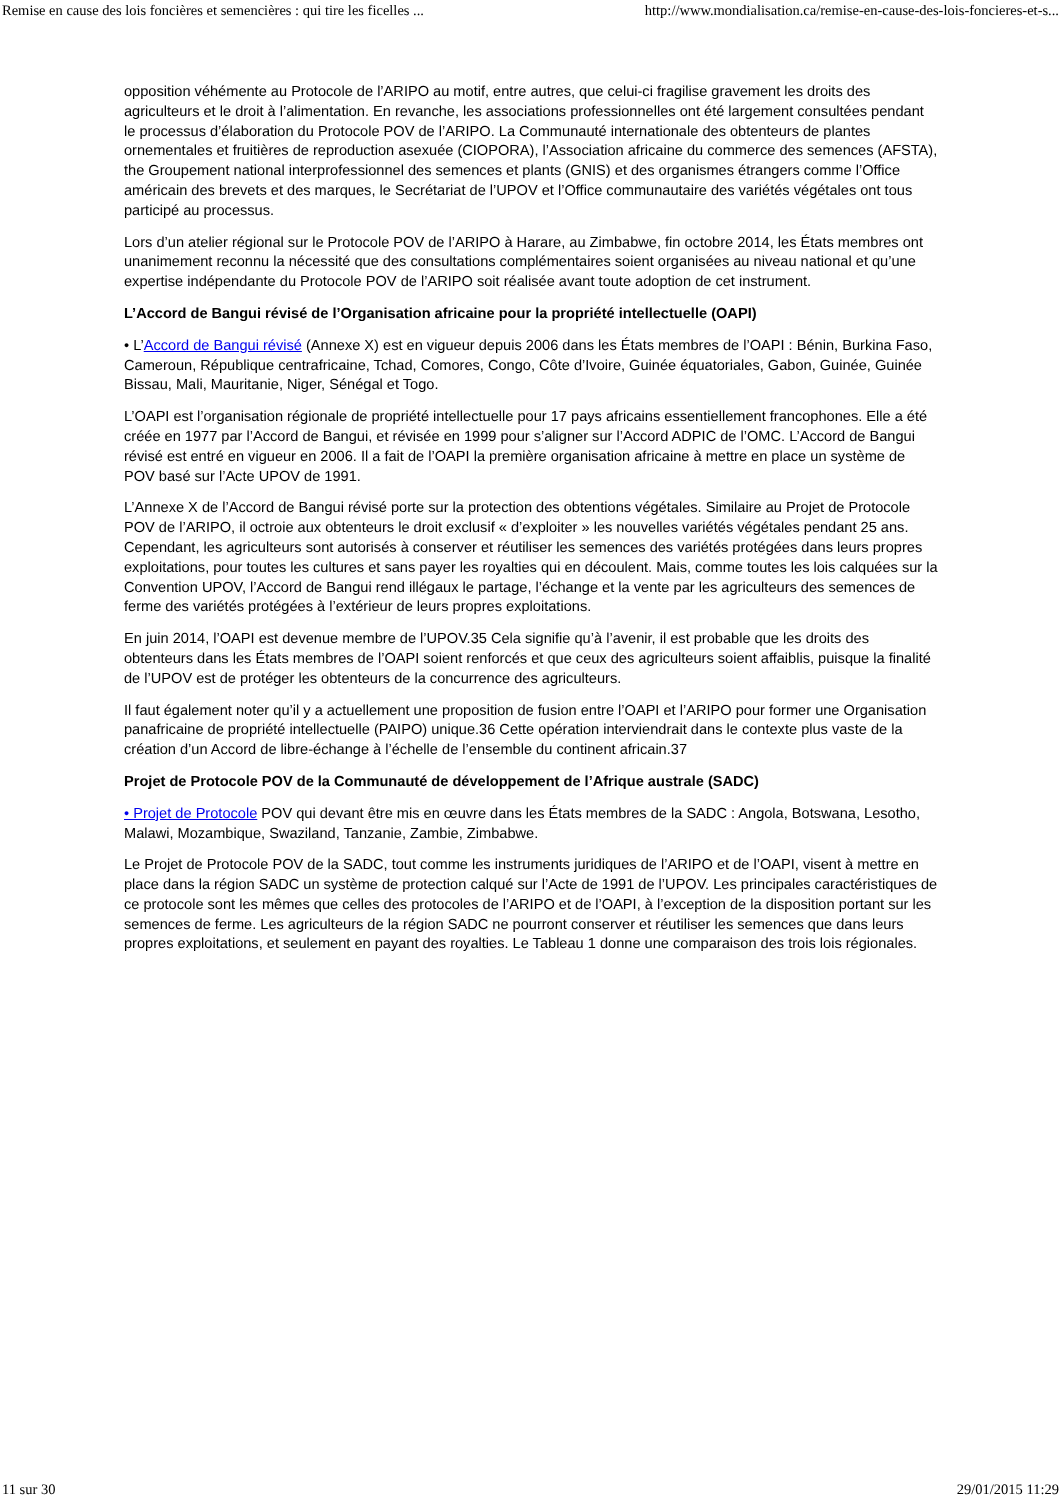Remise en cause des lois foncières et semencières : qui tire les ficelles ... http://www.mondialisation.ca/remise-en-cause-des-lois-foncieres-et-s...
opposition véhémente au Protocole de l’ARIPO au motif, entre autres, que celui-ci fragilise gravement les droits des agriculteurs et le droit à l’alimentation. En revanche, les associations professionnelles ont été largement consultées pendant le processus d’élaboration du Protocole POV de l’ARIPO. La Communauté internationale des obtenteurs de plantes ornementales et fruitières de reproduction asexuée (CIOPORA), l’Association africaine du commerce des semences (AFSTA), the Groupement national interprofessionnel des semences et plants (GNIS) et des organismes étrangers comme l’Office américain des brevets et des marques, le Secrétariat de l’UPOV et l’Office communautaire des variétés végétales ont tous participé au processus.
Lors d’un atelier régional sur le Protocole POV de l’ARIPO à Harare, au Zimbabwe, fin octobre 2014, les États membres ont unanimement reconnu la nécessité que des consultations complémentaires soient organisées au niveau national et qu’une expertise indépendante du Protocole POV de l’ARIPO soit réalisée avant toute adoption de cet instrument.
L’Accord de Bangui révisé de l’Organisation africaine pour la propriété intellectuelle (OAPI)
• L’Accord de Bangui révisé (Annexe X) est en vigueur depuis 2006 dans les États membres de l’OAPI : Bénin, Burkina Faso, Cameroun, République centrafricaine, Tchad, Comores, Congo, Côte d’Ivoire, Guinée équatoriales, Gabon, Guinée, Guinée Bissau, Mali, Mauritanie, Niger, Sénégal et Togo.
L’OAPI est l’organisation régionale de propriété intellectuelle pour 17 pays africains essentiellement francophones. Elle a été créée en 1977 par l’Accord de Bangui, et révisée en 1999 pour s’aligner sur l’Accord ADPIC de l’OMC. L’Accord de Bangui révisé est entré en vigueur en 2006. Il a fait de l’OAPI la première organisation africaine à mettre en place un système de POV basé sur l’Acte UPOV de 1991.
L’Annexe X de l’Accord de Bangui révisé porte sur la protection des obtentions végétales. Similaire au Projet de Protocole POV de l’ARIPO, il octroie aux obtenteurs le droit exclusif « d’exploiter » les nouvelles variétés végétales pendant 25 ans. Cependant, les agriculteurs sont autorisés à conserver et réutiliser les semences des variétés protégées dans leurs propres exploitations, pour toutes les cultures et sans payer les royalties qui en découlent. Mais, comme toutes les lois calquées sur la Convention UPOV, l’Accord de Bangui rend illégaux le partage, l’échange et la vente par les agriculteurs des semences de ferme des variétés protégées à l’extérieur de leurs propres exploitations.
En juin 2014, l’OAPI est devenue membre de l’UPOV.35 Cela signifie qu’à l’avenir, il est probable que les droits des obtenteurs dans les États membres de l’OAPI soient renforcés et que ceux des agriculteurs soient affaiblis, puisque la finalité de l’UPOV est de protéger les obtenteurs de la concurrence des agriculteurs.
Il faut également noter qu’il y a actuellement une proposition de fusion entre l’OAPI et l’ARIPO pour former une Organisation panafricaine de propriété intellectuelle (PAIPO) unique.36 Cette opération interviendrait dans le contexte plus vaste de la création d’un Accord de libre-échange à l’échelle de l’ensemble du continent africain.37
Projet de Protocole POV de la Communauté de développement de l’Afrique australe (SADC)
• Projet de Protocole POV qui devant être mis en œuvre dans les États membres de la SADC : Angola, Botswana, Lesotho, Malawi, Mozambique, Swaziland, Tanzanie, Zambie, Zimbabwe.
Le Projet de Protocole POV de la SADC, tout comme les instruments juridiques de l’ARIPO et de l’OAPI, visent à mettre en place dans la région SADC un système de protection calqué sur l’Acte de 1991 de l’UPOV. Les principales caractéristiques de ce protocole sont les mêmes que celles des protocoles de l’ARIPO et de l’OAPI, à l’exception de la disposition portant sur les semences de ferme. Les agriculteurs de la région SADC ne pourront conserver et réutiliser les semences que dans leurs propres exploitations, et seulement en payant des royalties. Le Tableau 1 donne une comparaison des trois lois régionales.
11 sur 30 29/01/2015 11:29